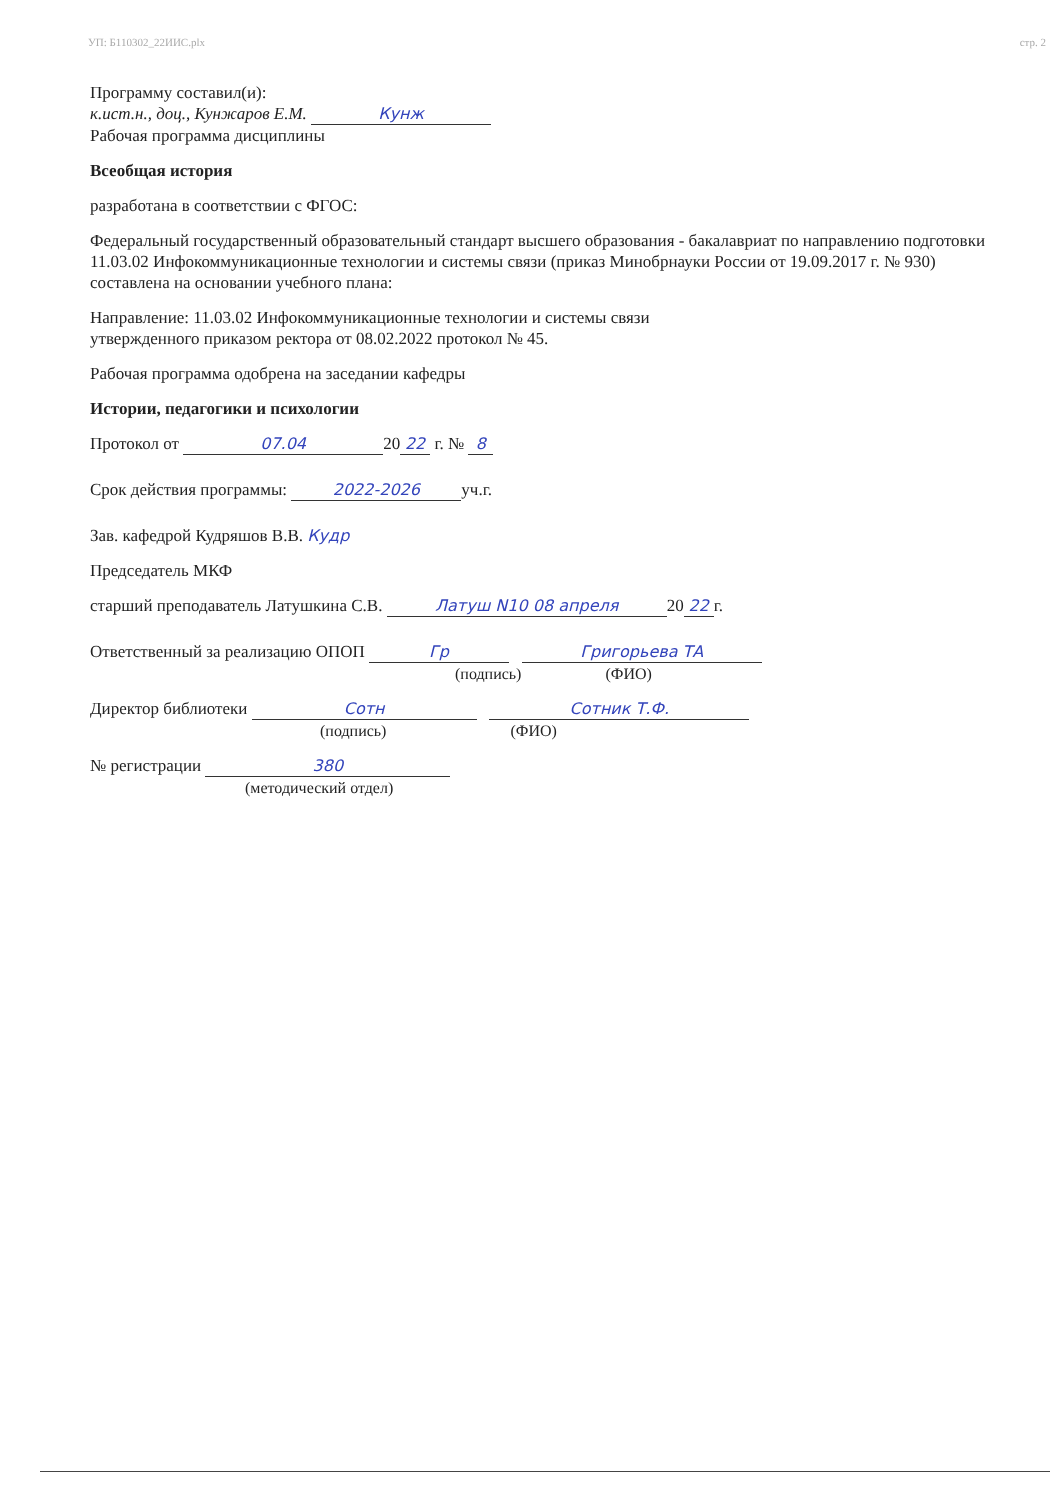УП: Б110302_22ИИС.plx стр. 2
Программу составил(и):
к.ист.н., доц., Кунжаров Е.М. Кунж
Рабочая программа дисциплины
Всеобщая история
разработана в соответствии с ФГОС:
Федеральный государственный образовательный стандарт высшего образования - бакалавриат по направлению подготовки 11.03.02 Инфокоммуникационные технологии и системы связи (приказ Минобрнауки России от 19.09.2017 г. № 930)
составлена на основании учебного плана:
Направление: 11.03.02 Инфокоммуникационные технологии и системы связи
утвержденного приказом ректора от 08.02.2022 протокол № 45.
Рабочая программа одобрена на заседании кафедры
Истории, педагогики и психологии
Протокол от 07.04 20 22 г. № 8
Срок действия программы: 2022-2026 уч.г.
Зав. кафедрой Кудряшов В.В. Кудр
Председатель МКФ
старший преподаватель Латушкина С.В. Латуш N10 08 апреля 20 22 г.
Ответственный за реализацию ОПОП Гр Григорьева ТА
(подпись) (ФИО)
Директор библиотеки Сотн Сотник Т.Ф.
(подпись) (ФИО)
№ регистрации 380
(методический отдел)